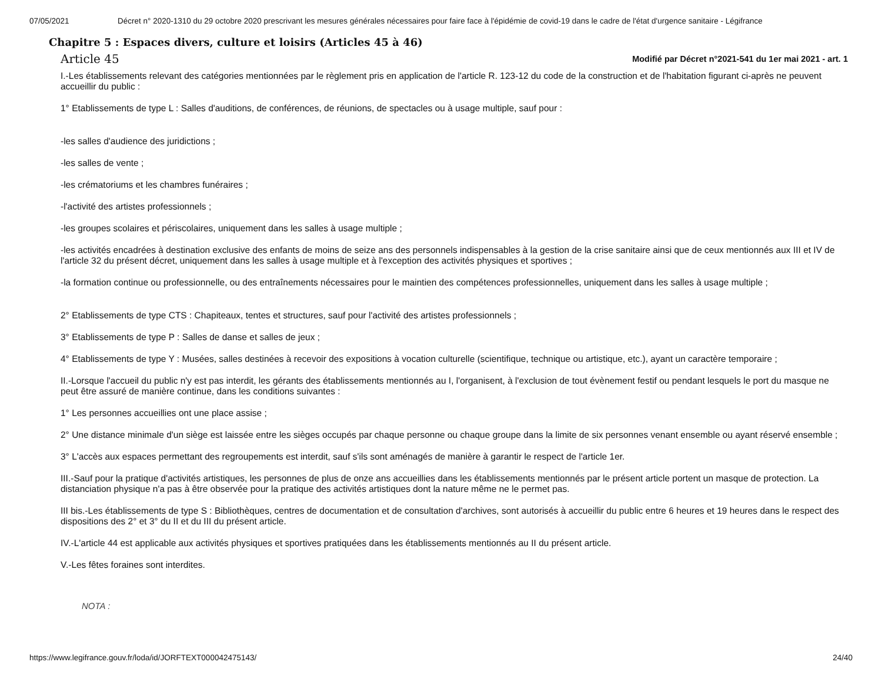07/05/2021 Décret n° 2020-1310 du 29 octobre 2020 prescrivant les mesures générales nécessaires pour faire face à l'épidémie de covid-19 dans le cadre de l'état d'urgence sanitaire - Légifrance
Chapitre 5 : Espaces divers, culture et loisirs (Articles 45 à 46)
Article 45
Modifié par Décret n°2021-541 du 1er mai 2021 - art. 1
I.-Les établissements relevant des catégories mentionnées par le règlement pris en application de l'article R. 123-12 du code de la construction et de l'habitation figurant ci-après ne peuvent accueillir du public :
1° Etablissements de type L : Salles d'auditions, de conférences, de réunions, de spectacles ou à usage multiple, sauf pour :
-les salles d'audience des juridictions ;
-les salles de vente ;
-les crématoriums et les chambres funéraires ;
-l'activité des artistes professionnels ;
-les groupes scolaires et périscolaires, uniquement dans les salles à usage multiple ;
-les activités encadrées à destination exclusive des enfants de moins de seize ans des personnels indispensables à la gestion de la crise sanitaire ainsi que de ceux mentionnés aux III et IV de l'article 32 du présent décret, uniquement dans les salles à usage multiple et à l'exception des activités physiques et sportives ;
-la formation continue ou professionnelle, ou des entraînements nécessaires pour le maintien des compétences professionnelles, uniquement dans les salles à usage multiple ;
2° Etablissements de type CTS : Chapiteaux, tentes et structures, sauf pour l'activité des artistes professionnels ;
3° Etablissements de type P : Salles de danse et salles de jeux ;
4° Etablissements de type Y : Musées, salles destinées à recevoir des expositions à vocation culturelle (scientifique, technique ou artistique, etc.), ayant un caractère temporaire ;
II.-Lorsque l'accueil du public n'y est pas interdit, les gérants des établissements mentionnés au I, l'organisent, à l'exclusion de tout évènement festif ou pendant lesquels le port du masque ne peut être assuré de manière continue, dans les conditions suivantes :
1° Les personnes accueillies ont une place assise ;
2° Une distance minimale d'un siège est laissée entre les sièges occupés par chaque personne ou chaque groupe dans la limite de six personnes venant ensemble ou ayant réservé ensemble ;
3° L'accès aux espaces permettant des regroupements est interdit, sauf s'ils sont aménagés de manière à garantir le respect de l'article 1er.
III.-Sauf pour la pratique d'activités artistiques, les personnes de plus de onze ans accueillies dans les établissements mentionnés par le présent article portent un masque de protection. La distanciation physique n'a pas à être observée pour la pratique des activités artistiques dont la nature même ne le permet pas.
III bis.-Les établissements de type S : Bibliothèques, centres de documentation et de consultation d'archives, sont autorisés à accueillir du public entre 6 heures et 19 heures dans le respect des dispositions des 2° et 3° du II et du III du présent article.
IV.-L'article 44 est applicable aux activités physiques et sportives pratiquées dans les établissements mentionnés au II du présent article.
V.-Les fêtes foraines sont interdites.
NOTA :
https://www.legifrance.gouv.fr/loda/id/JORFTEXT000042475143/ 24/40